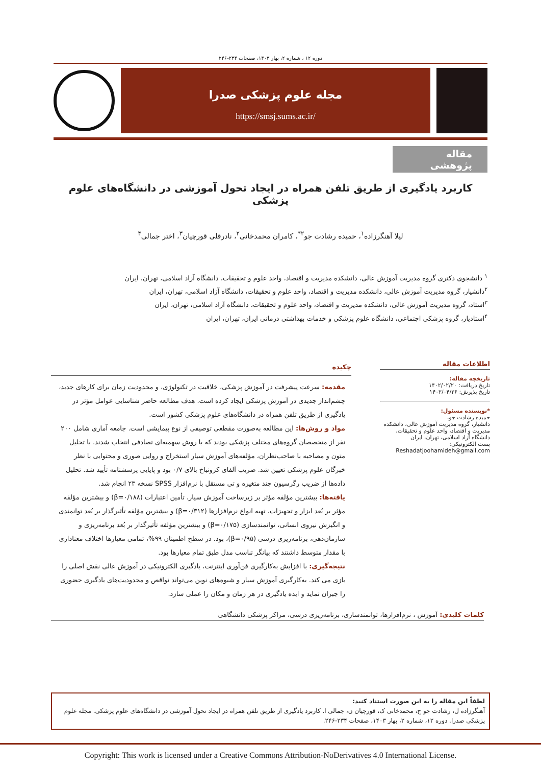دوره ۱۲ ، شماره ۲، بهار ۱۴۰۳، صفحات ۲۳۴-۲۴۶
مجله علوم پزشکی صدرا
https://smsj.sums.ac.ir/
مقاله پژوهشی
کاربرد یادگیری از طریق تلفن همراه در ایجاد تحول آموزشی در دانشگاه‌های علوم پزشکی
لیلا آهنگرزاده<sup>۱</sup>، حمیده رشادت جو<sup>۲*</sup>، کامران محمدخانی<sup>۲</sup>، نادرقلی قورچیان<sup>۳</sup>، اختر جمالی<sup>۴</sup>
<sup>۱</sup> دانشجوی دکتری گروه مدیریت آموزش عالی، دانشکده مدیریت و اقتصاد، واحد علوم و تحقیقات، دانشگاه آزاد اسلامی، تهران، ایران
<sup>۲</sup> دانشیار، گروه مدیریت آموزش عالی، دانشکده مدیریت و اقتصاد، واحد علوم و تحقیقات، دانشگاه آزاد اسلامی، تهران، ایران
<sup>۳</sup> استاد، گروه مدیریت آموزش عالی، دانشکده مدیریت و اقتصاد، واحد علوم و تحقیقات، دانشگاه آزاد اسلامی، تهران، ایران
<sup>۴</sup> استادیار، گروه پزشکی اجتماعی، دانشگاه علوم پزشکی و خدمات بهداشتی درمانی ایران، تهران، ایران
اطلاعات مقاله
تاریخچه مقاله:
تاریخ دریافت: ۱۴۰۲/۰۲/۲۰
تاریخ پذیرش: ۱۴۰۲/۰۴/۲۶
*نویسنده مسئول:
حمیده رشادت جو،
دانشیار، گروه مدیریت آموزش عالی، دانشکده مدیریت و اقتصاد، واحد علوم و تحقیقات، دانشگاه آزاد اسلامی، تهران، ایران
پست الکترونیکی:
Reshadatjoohamideh@gmail.com
چکیده
مقدمه: سرعت پیشرفت در آموزش پزشکی، خلاقیت در تکنولوژی، و محدودیت زمان برای کارهای جدید، چشم‌انداز جدیدی در آموزش پزشکی ایجاد کرده است. هدف مطالعه حاضر شناسایی عوامل مؤثر در یادگیری از طریق تلفن همراه در دانشگاه‌های علوم پزشکی کشور است.
مواد و روش‌ها: این مطالعه به‌صورت مقطعی توصیفی از نوع پیمایشی است. جامعه آماری شامل ۲۰۰ نفر از متخصصان گروه‌های مختلف پزشکی بودند که با روش سهمیه‌ای تصادفی انتخاب شدند. با تحلیل متون و مصاحبه با صاحب‌نظران، مؤلفه‌های آموزش سیار استخراج و روایی صوری و محتوایی با نظر خبرگان علوم پزشکی تعیین شد. ضریب آلفای کرونباخ بالای ۰/۷ بود و پایایی پرسشنامه تأیید شد. تحلیل داده‌ها از ضریب رگرسیون چند متغیره و تی مستقل با نرم‌افزار SPSS نسخه ۲۳ انجام شد.
یافته‌ها: بیشترین مؤلفه مؤثر بر زیرساخت آموزش سیار، تأمین اعتبارات (β=۰/۱۸۸) و بیشترین مؤلفه مؤثر بر بُعد ابزار و تجهیزات، تهیه انواع نرم‌افزارها (β=۰/۳۱۲) و بیشترین مؤلفه تأثیرگذار بر بُعد توانمندی و انگیزش نیروی انسانی، توانمندسازی (β=۰/۱۷۵) و بیشترین مؤلفه تأثیرگذار بر بُعد برنامه‌ریزی و سازمان‌دهی، برنامه‌ریزی درسی (β=۰/۹۵)، بود. در سطح اطمینان ۹۹%، تمامی معیارها اختلاف معناداری با مقدار متوسط داشتند که بیانگر تناسب مدل طبق تمام معیارها بود.
نتیجه‌گیری: با افزایش به‌کارگیری فن‌آوری اینترنت، یادگیری الکترونیکی در آموزش عالی نقش اصلی را بازی می کند. به‌کارگیری آموزش سیار و شیوه‌های نوین می‌تواند نواقص و محدودیت‌های یادگیری حضوری را جبران نماید و ایده یادگیری در هر زمان و مکان را عملی سازد.
کلمات کلیدی: آموزش ، نرم‌افزارها، توانمندسازی، برنامه‌ریزی درسی، مراکز پزشکی دانشگاهی
لطفاً این مقاله را به این صورت استناد کنید:
آهنگرزاده ل، رشادت جو ح، محمدخانی ک، قورچیان ن، جمالی ا. کاربرد یادگیری از طریق تلفن همراه در ایجاد تحول آموزشی در دانشگاه‌های علوم پزشکی. مجله علوم پزشکی صدرا. دوره ۱۲، شماره ۲، بهار ۱۴۰۳، صفحات ۲۳۴-۲۴۶.
Copyright: This work is licensed under a Creative Commons Attribution-NoDerivatives 4.0 International License.